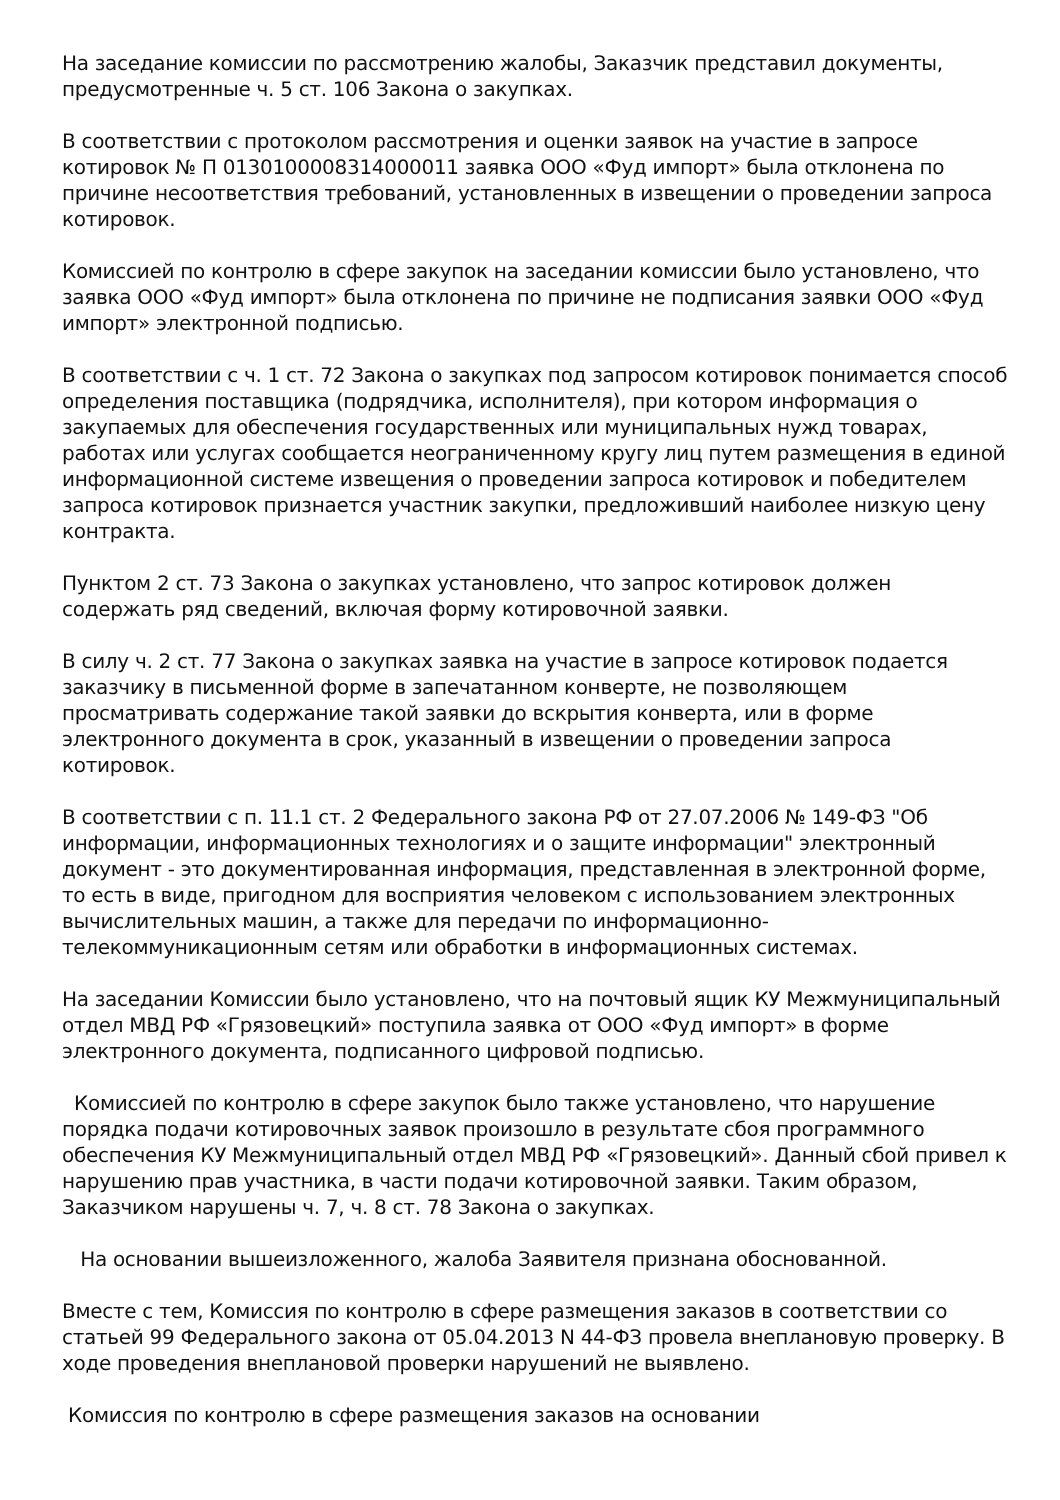На заседание комиссии по рассмотрению жалобы, Заказчик представил документы, предусмотренные ч. 5 ст. 106 Закона о закупках.
В соответствии с протоколом рассмотрения и оценки заявок на участие в запросе котировок № П 0130100008314000011 заявка ООО «Фуд импорт» была отклонена по причине несоответствия требований, установленных в извещении о проведении запроса котировок.
Комиссией по контролю в сфере закупок на заседании комиссии было установлено, что заявка ООО «Фуд импорт» была отклонена по причине не подписания заявки ООО «Фуд импорт» электронной подписью.
В соответствии с ч. 1 ст. 72 Закона о закупках под запросом котировок понимается способ определения поставщика (подрядчика, исполнителя), при котором информация о закупаемых для обеспечения государственных или муниципальных нужд товарах, работах или услугах сообщается неограниченному кругу лиц путем размещения в единой информационной системе извещения о проведении запроса котировок и победителем запроса котировок признается участник закупки, предложивший наиболее низкую цену контракта.
Пунктом 2 ст. 73 Закона о закупках установлено, что запрос котировок должен содержать ряд сведений, включая форму котировочной заявки.
В силу ч. 2 ст. 77 Закона о закупках заявка на участие в запросе котировок подается заказчику в письменной форме в запечатанном конверте, не позволяющем просматривать содержание такой заявки до вскрытия конверта, или в форме электронного документа в срок, указанный в извещении о проведении запроса котировок.
В соответствии с п. 11.1 ст. 2 Федерального закона РФ от 27.07.2006 № 149-ФЗ "Об информации, информационных технологиях и о защите информации" электронный документ - это документированная информация, представленная в электронной форме, то есть в виде, пригодном для восприятия человеком с использованием электронных вычислительных машин, а также для передачи по информационно-телекоммуникационным сетям или обработки в информационных системах.
На заседании Комиссии было установлено, что на почтовый ящик КУ Межмуниципальный отдел МВД РФ «Грязовецкий» поступила заявка от ООО «Фуд импорт» в форме электронного документа, подписанного цифровой подписью.
Комиссией по контролю в сфере закупок было также установлено, что нарушение порядка подачи котировочных заявок произошло в результате сбоя программного обеспечения КУ Межмуниципальный отдел МВД РФ «Грязовецкий». Данный сбой привел к нарушению прав участника, в части подачи котировочной заявки. Таким образом, Заказчиком нарушены ч. 7, ч. 8 ст. 78 Закона о закупках.
На основании вышеизложенного, жалоба Заявителя признана обоснованной.
Вместе с тем, Комиссия по контролю в сфере размещения заказов в соответствии со статьей 99 Федерального закона от 05.04.2013 N 44-ФЗ провела внеплановую проверку. В ходе проведения внеплановой проверки нарушений не выявлено.
Комиссия по контролю в сфере размещения заказов на основании